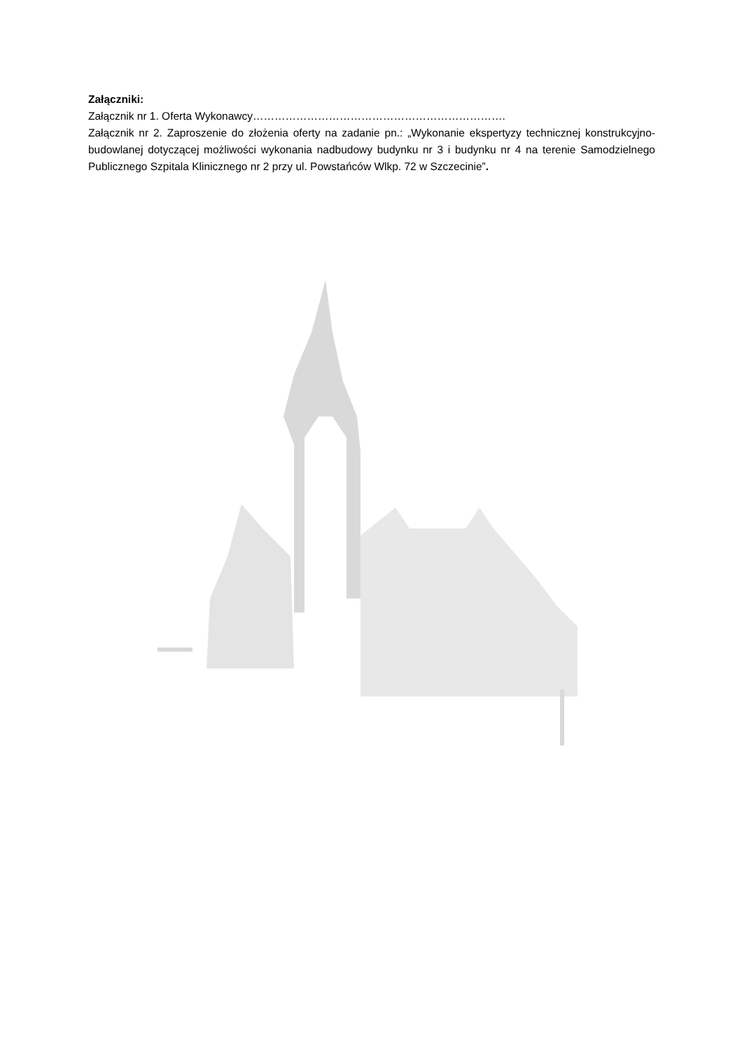Załączniki:
Załącznik nr 1. Oferta Wykonawcy…………………………………………………………….
Załącznik nr 2. Zaproszenie do złożenia oferty na zadanie pn.: „Wykonanie ekspertyzy technicznej konstrukcyjno-budowlanej dotyczącej możliwości wykonania nadbudowy budynku nr 3 i budynku nr 4 na terenie Samodzielnego Publicznego Szpitala Klinicznego nr 2 przy ul. Powstańców Wlkp. 72 w Szczecinie”.